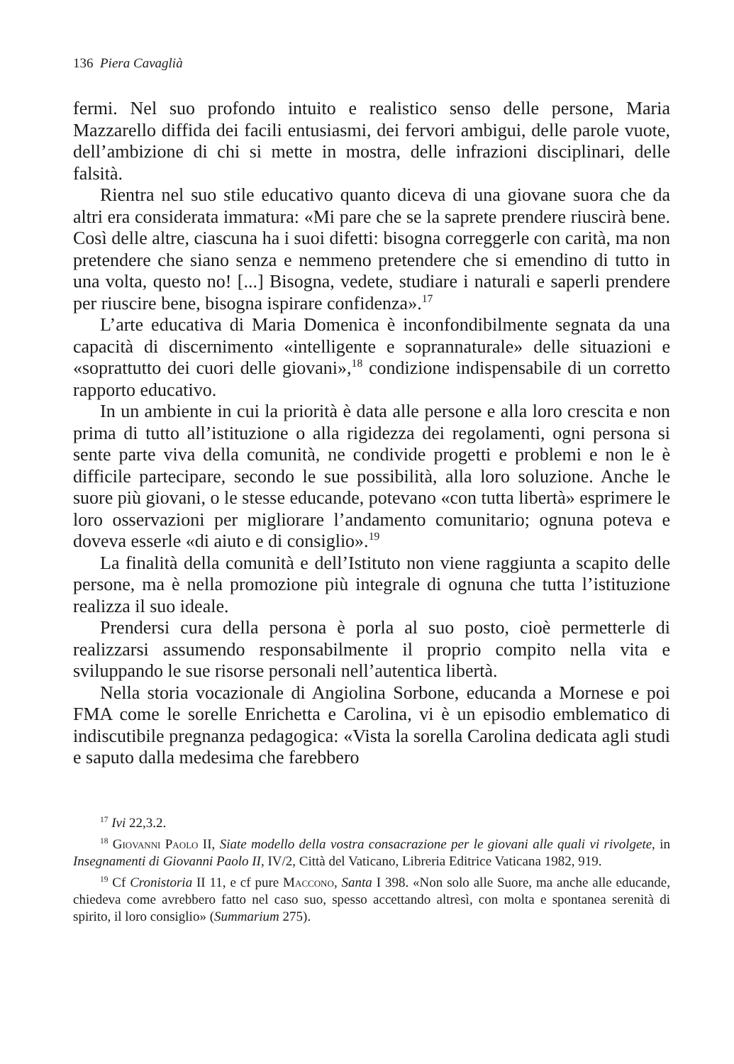136 Piera Cavaglià
fermi. Nel suo profondo intuito e realistico senso delle persone, Maria Mazzarello diffida dei facili entusiasmi, dei fervori ambigui, delle parole vuote, dell’ambizione di chi si mette in mostra, delle infrazioni disciplinari, delle falsità.
Rientra nel suo stile educativo quanto diceva di una giovane suora che da altri era considerata immatura: «Mi pare che se la saprete prendere riuscirà bene. Così delle altre, ciascuna ha i suoi difetti: bisogna correggerle con carità, ma non pretendere che siano senza e nemmeno pretendere che si emendino di tutto in una volta, questo no! [...] Bisogna, vedete, studiare i naturali e saperli prendere per riuscire bene, bisogna ispirare confidenza».<sup>17</sup>
L’arte educativa di Maria Domenica è inconfondibilmente segnata da una capacità di discernimento «intelligente e soprannaturale» delle situazioni e «soprattutto dei cuori delle giovani»,<sup>18</sup> condizione indispensabile di un corretto rapporto educativo.
In un ambiente in cui la priorità è data alle persone e alla loro crescita e non prima di tutto all’istituzione o alla rigidezza dei regolamenti, ogni persona si sente parte viva della comunità, ne condivide progetti e problemi e non le è difficile partecipare, secondo le sue possibilità, alla loro soluzione. Anche le suore più giovani, o le stesse educande, potevano «con tutta libertà» esprimere le loro osservazioni per migliorare l’andamento comunitario; ognuna poteva e doveva esserle «di aiuto e di consiglio».<sup>19</sup>
La finalità della comunità e dell’Istituto non viene raggiunta a scapito delle persone, ma è nella promozione più integrale di ognuna che tutta l’istituzione realizza il suo ideale.
Prendersi cura della persona è porla al suo posto, cioè permetterle di realizzarsi assumendo responsabilmente il proprio compito nella vita e sviluppando le sue risorse personali nell’autentica libertà.
Nella storia vocazionale di Angiolina Sorbone, educanda a Mornese e poi FMA come le sorelle Enrichetta e Carolina, vi è un episodio emblematico di indiscutibile pregnanza pedagogica: «Vista la sorella Carolina dedicata agli studi e saputo dalla medesima che farebbero
<sup>17</sup> Ivi 22,3.2.
<sup>18</sup> Giovanni Paolo II, Siate modello della vostra consacrazione per le giovani alle quali vi rivolgete, in Insegnamenti di Giovanni Paolo II, IV/2, Città del Vaticano, Libreria Editrice Vaticana 1982, 919.
<sup>19</sup> Cf Cronistoria II 11, e cf pure Maccono, Santa I 398. «Non solo alle Suore, ma anche alle educande, chiedeva come avrebbero fatto nel caso suo, spesso accettando altresì, con molta e spontanea serenità di spirito, il loro consiglio» (Summarium 275).